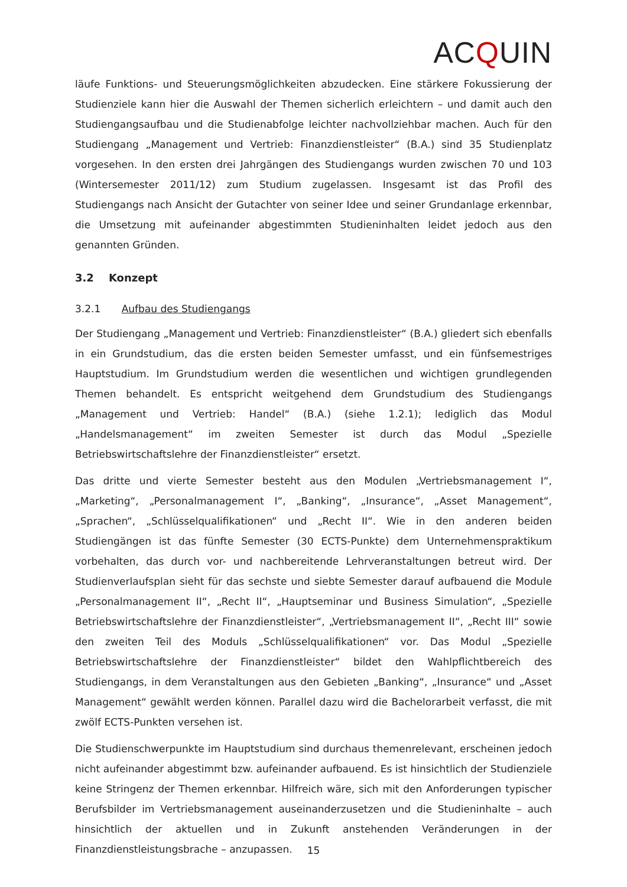ACQUIN
läufe Funktions- und Steuerungsmöglichkeiten abzudecken. Eine stärkere Fokussierung der Studienziele kann hier die Auswahl der Themen sicherlich erleichtern – und damit auch den Studiengangsaufbau und die Studienabfolge leichter nachvollziehbar machen. Auch für den Studiengang „Management und Vertrieb: Finanzdienstleister“ (B.A.) sind 35 Studienplatz vorgesehen. In den ersten drei Jahrgängen des Studiengangs wurden zwischen 70 und 103 (Wintersemester 2011/12) zum Studium zugelassen. Insgesamt ist das Profil des Studiengangs nach Ansicht der Gutachter von seiner Idee und seiner Grundanlage erkennbar, die Umsetzung mit aufeinander abgestimmten Studieninhalten leidet jedoch aus den genannten Gründen.
3.2 Konzept
3.2.1 Aufbau des Studiengangs
Der Studiengang „Management und Vertrieb: Finanzdienstleister“ (B.A.) gliedert sich ebenfalls in ein Grundstudium, das die ersten beiden Semester umfasst, und ein fünfsemestriges Hauptstudium. Im Grundstudium werden die wesentlichen und wichtigen grundlegenden Themen behandelt. Es entspricht weitgehend dem Grundstudium des Studiengangs „Management und Vertrieb: Handel“ (B.A.) (siehe 1.2.1); lediglich das Modul „Handelsmanagement“ im zweiten Semester ist durch das Modul „Spezielle Betriebswirtschaftslehre der Finanzdienstleister“ ersetzt.
Das dritte und vierte Semester besteht aus den Modulen „Vertriebsmanagement I“, „Marketing“, „Personalmanagement I“, „Banking“, „Insurance“, „Asset Management“, „Sprachen“, „Schlüsselqualifikationen“ und „Recht II“. Wie in den anderen beiden Studiengängen ist das fünfte Semester (30 ECTS-Punkte) dem Unternehmenspraktikum vorbehalten, das durch vor- und nachbereitende Lehrveranstaltungen betreut wird. Der Studienverlaufsplan sieht für das sechste und siebte Semester darauf aufbauend die Module „Personalmanagement II“, „Recht II“, „Hauptseminar und Business Simulation“, „Spezielle Betriebswirtschaftslehre der Finanzdienstleister“, „Vertriebsmanagement II“, „Recht III“ sowie den zweiten Teil des Moduls „Schlüsselqualifikationen“ vor. Das Modul „Spezielle Betriebswirtschaftslehre der Finanzdienstleister“ bildet den Wahlpflichtbereich des Studiengangs, in dem Veranstaltungen aus den Gebieten „Banking“, „Insurance“ und „Asset Management“ gewählt werden können. Parallel dazu wird die Bachelorarbeit verfasst, die mit zwölf ECTS-Punkten versehen ist.
Die Studienschwerpunkte im Hauptstudium sind durchaus themenrelevant, erscheinen jedoch nicht aufeinander abgestimmt bzw. aufeinander aufbauend. Es ist hinsichtlich der Studienziele keine Stringenz der Themen erkennbar. Hilfreich wäre, sich mit den Anforderungen typischer Berufsbilder im Vertriebsmanagement auseinanderzusetzen und die Studieninhalte – auch hinsichtlich der aktuellen und in Zukunft anstehenden Veränderungen in der Finanzdienstleistungsbrache – anzupassen.
15